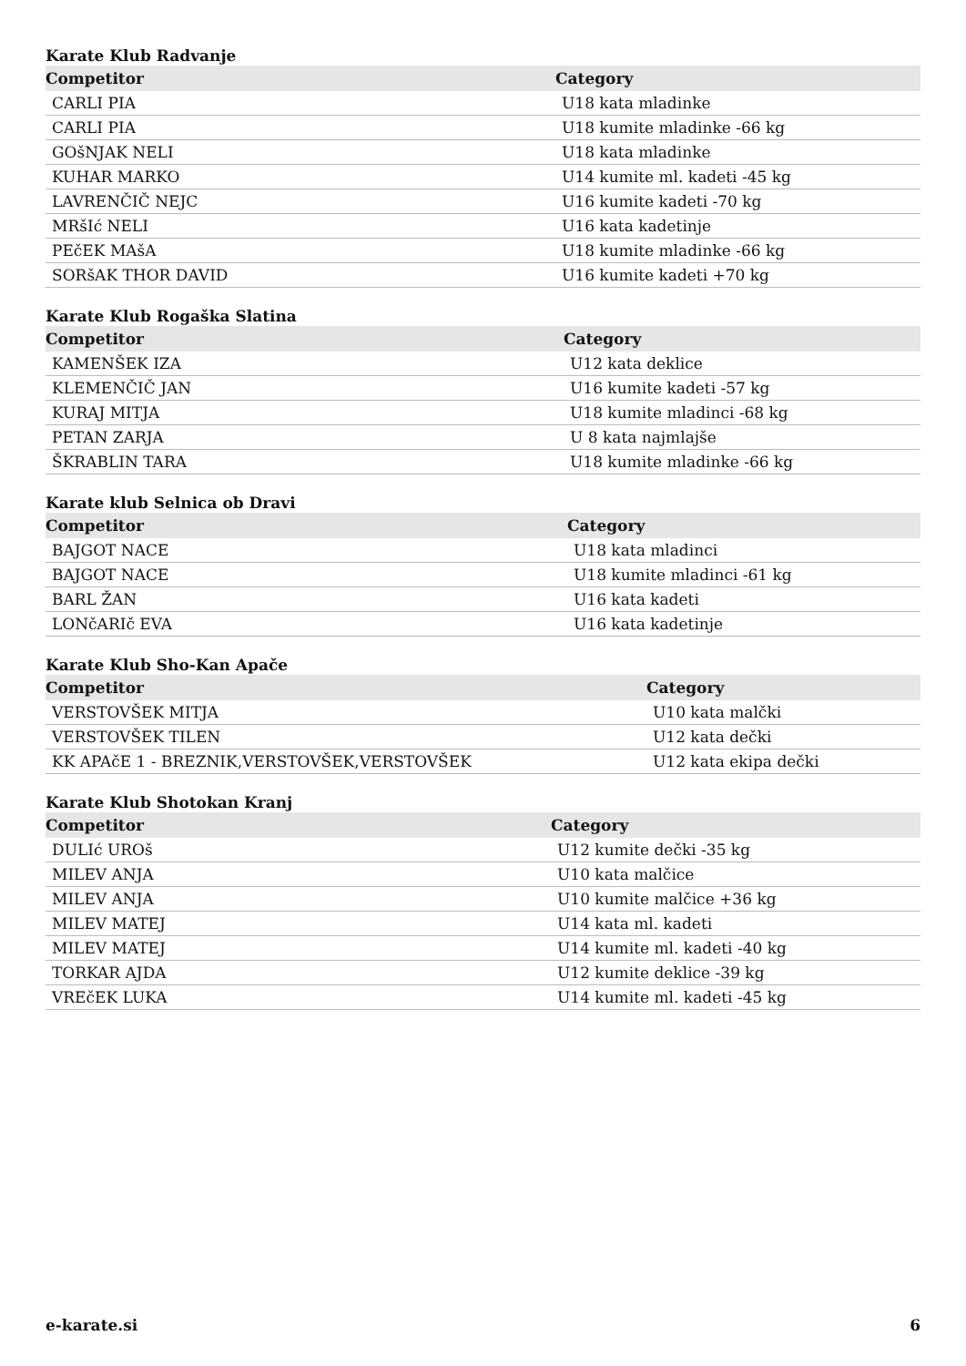Karate Klub Radvanje
| Competitor | Category |
| --- | --- |
| CARLI PIA | U18 kata mladinke |
| CARLI PIA | U18 kumite mladinke -66 kg |
| GOšNJAK NELI | U18 kata mladinke |
| KUHAR MARKO | U14 kumite ml. kadeti -45 kg |
| LAVRENČIČ NEJC | U16 kumite kadeti -70 kg |
| MRšIć NELI | U16 kata kadetinje |
| PEčEK MAšA | U18 kumite mladinke -66 kg |
| SORšAK THOR DAVID | U16 kumite kadeti +70 kg |
Karate Klub Rogaška Slatina
| Competitor | Category |
| --- | --- |
| KAMENŠEK IZA | U12 kata deklice |
| KLEMENČIČ JAN | U16 kumite kadeti -57 kg |
| KURAJ MITJA | U18 kumite mladinci -68 kg |
| PETAN ZARJA | U 8 kata najmlajše |
| ŠKRABLIN TARA | U18 kumite mladinke -66 kg |
Karate klub Selnica ob Dravi
| Competitor | Category |
| --- | --- |
| BAJGOT NACE | U18 kata mladinci |
| BAJGOT NACE | U18 kumite mladinci -61 kg |
| BARL ŽAN | U16 kata kadeti |
| LONčARIč EVA | U16 kata kadetinje |
Karate Klub Sho-Kan Apače
| Competitor | Category |
| --- | --- |
| VERSTOVŠEK MITJA | U10 kata malčki |
| VERSTOVŠEK TILEN | U12 kata dečki |
| KK APAčE 1 - BREZNIK,VERSTOVŠEK,VERSTOVŠEK | U12 kata ekipa dečki |
Karate Klub Shotokan Kranj
| Competitor | Category |
| --- | --- |
| DULIć UROš | U12 kumite dečki -35 kg |
| MILEV ANJA | U10 kata malčice |
| MILEV ANJA | U10 kumite malčice +36 kg |
| MILEV MATEJ | U14 kata ml. kadeti |
| MILEV MATEJ | U14 kumite ml. kadeti -40 kg |
| TORKAR AJDA | U12 kumite deklice -39 kg |
| VREčEK LUKA | U14 kumite ml. kadeti -45 kg |
e-karate.si 6